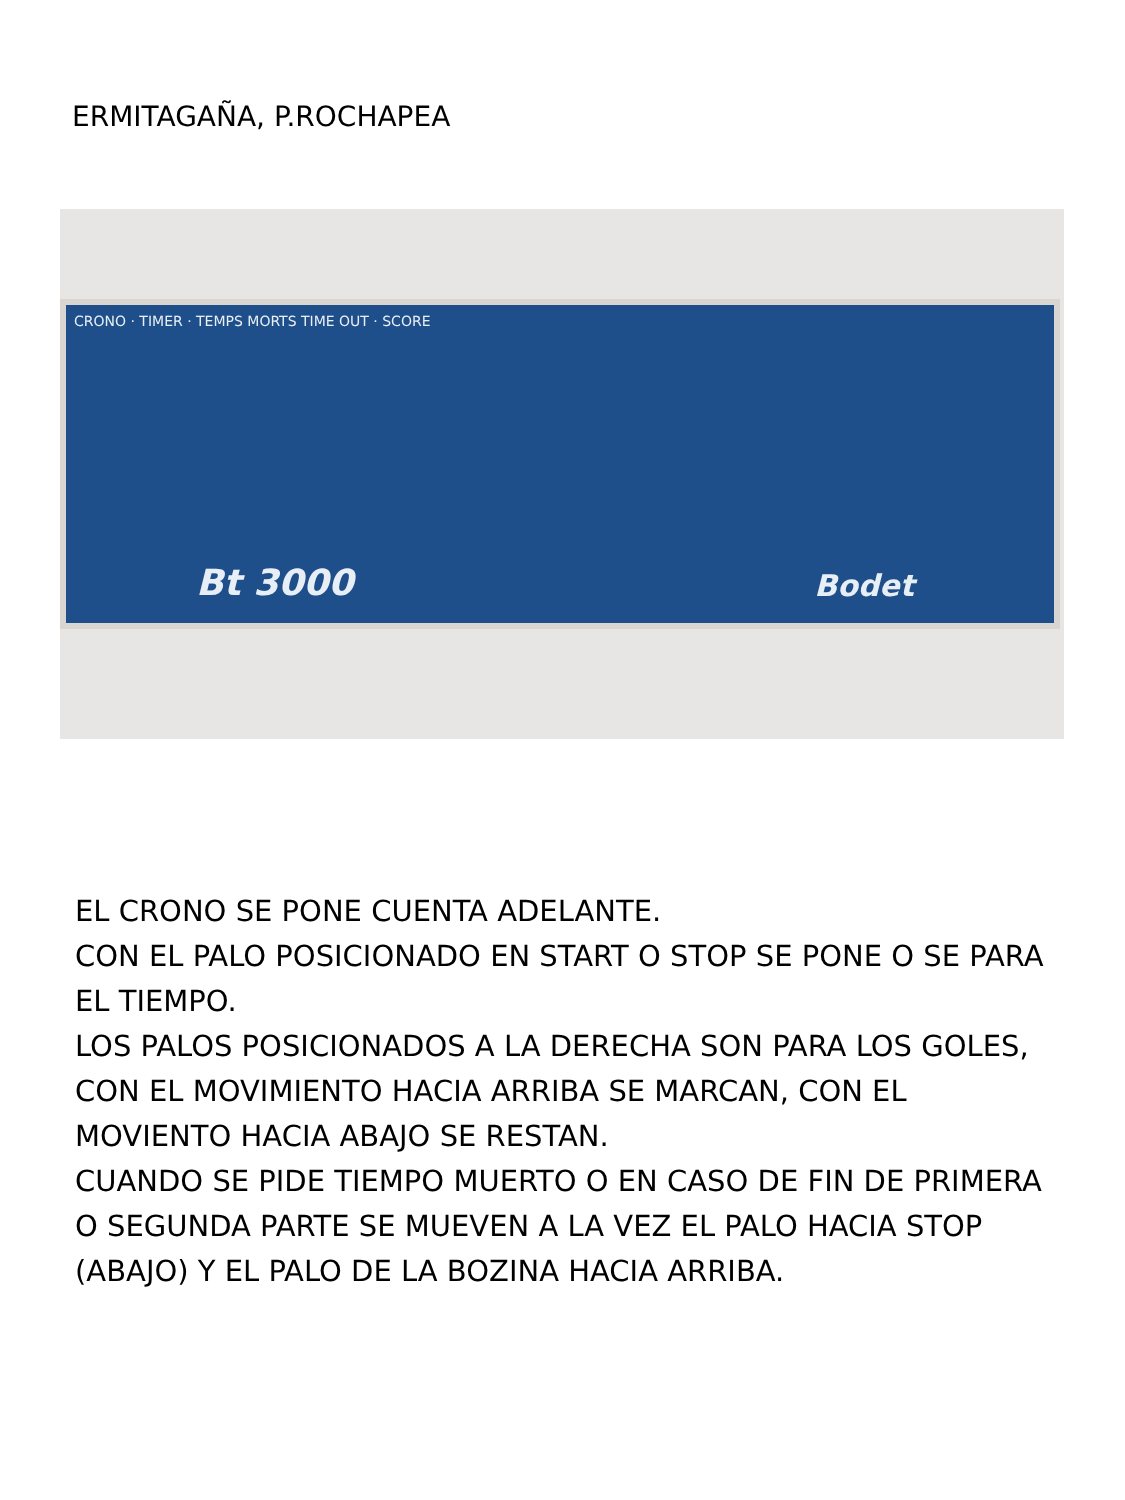ERMITAGAÑA, P.ROCHAPEA
CRONO · TIMER · TEMPS MORTS TIME OUT · SCORE
Bt 3000 Bodet
EL CRONO SE PONE CUENTA ADELANTE.
CON EL PALO POSICIONADO EN START O STOP SE PONE O SE PARA EL TIEMPO.
LOS PALOS POSICIONADOS A LA DERECHA SON PARA LOS GOLES, CON EL MOVIMIENTO HACIA ARRIBA SE MARCAN, CON EL MOVIENTO HACIA ABAJO SE RESTAN.
CUANDO SE PIDE TIEMPO MUERTO O EN CASO DE FIN DE PRIMERA O SEGUNDA PARTE SE MUEVEN A LA VEZ EL PALO HACIA STOP (ABAJO) Y EL PALO DE LA BOZINA HACIA ARRIBA.